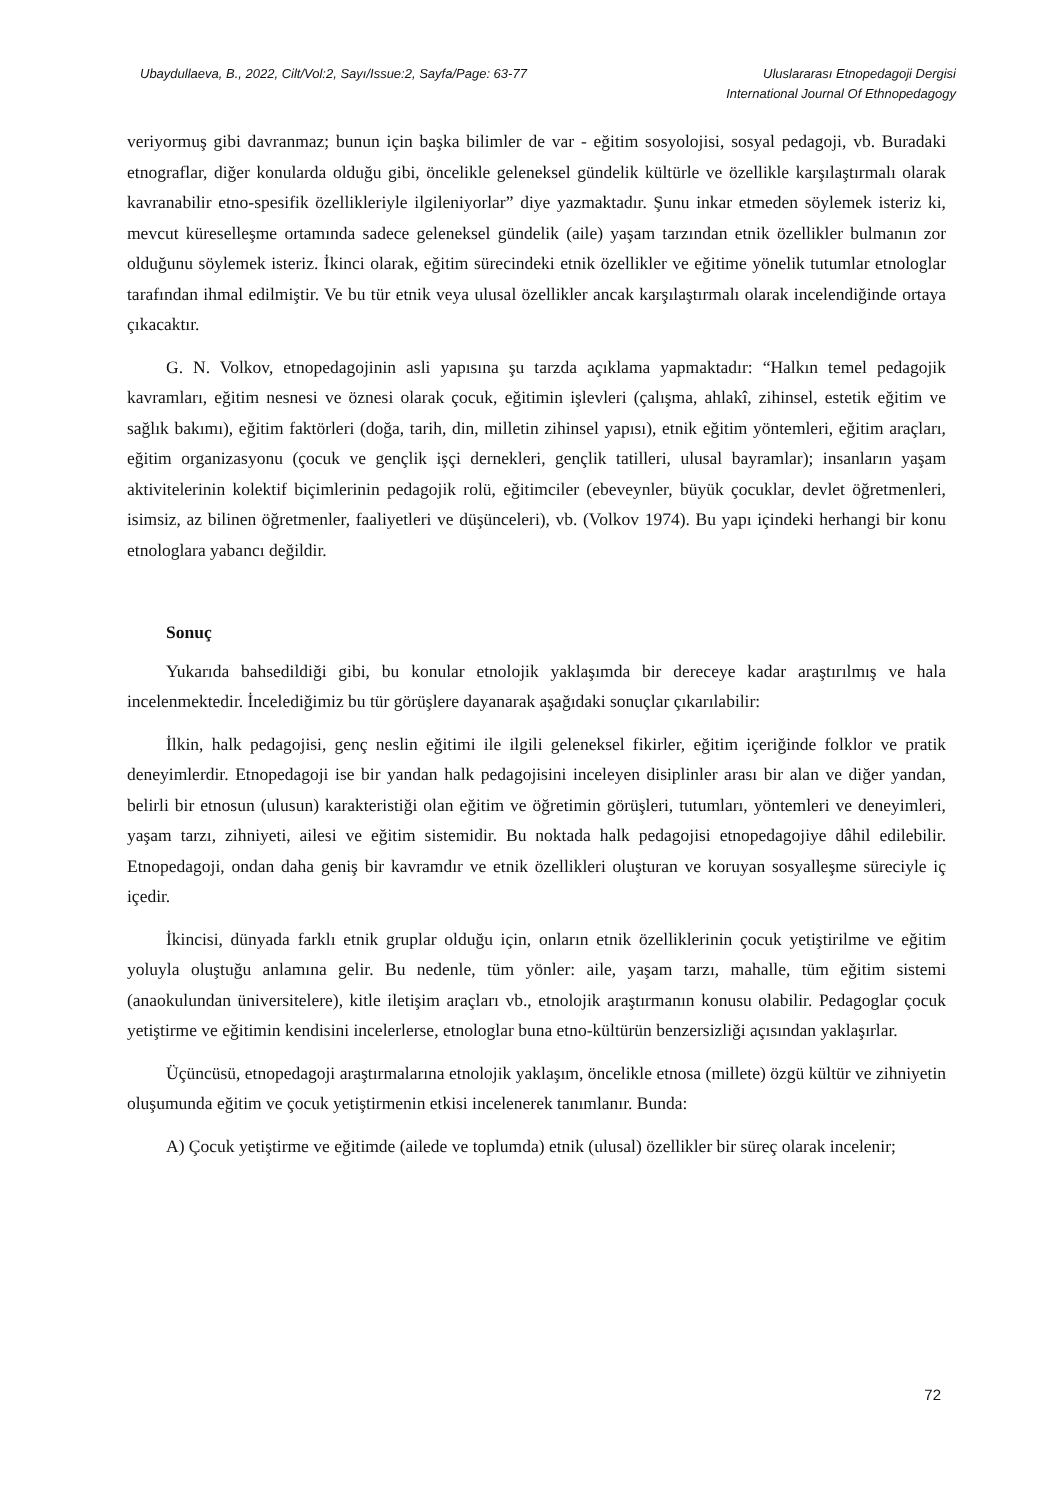Ubaydullaeva, B., 2022, Cilt/Vol:2, Sayı/Issue:2, Sayfa/Page: 63-77
Uluslararası Etnopedagoji Dergisi
International Journal Of Ethnopedagogy
veriyormuş gibi davranmaz; bunun için başka bilimler de var - eğitim sosyolojisi, sosyal pedagoji, vb. Buradaki etnograflar, diğer konularda olduğu gibi, öncelikle geleneksel gündelik kültürle ve özellikle karşılaştırmalı olarak kavranabilir etno-spesifik özellikleriyle ilgileniyorlar” diye yazmaktadır. Şunu inkar etmeden söylemek isteriz ki, mevcut küreselleşme ortamında sadece geleneksel gündelik (aile) yaşam tarzından etnik özellikler bulmanın zor olduğunu söylemek isteriz. İkinci olarak, eğitim sürecindeki etnik özellikler ve eğitime yönelik tutumlar etnologlar tarafından ihmal edilmiştir. Ve bu tür etnik veya ulusal özellikler ancak karşılaştırmalı olarak incelendiğinde ortaya çıkacaktır.
G. N. Volkov, etnopedagojinin asli yapısına şu tarzda açıklama yapmaktadır: “Halkın temel pedagojik kavramları, eğitim nesnesi ve öznesi olarak çocuk, eğitimin işlevleri (çalışma, ahlakî, zihinsel, estetik eğitim ve sağlık bakımı), eğitim faktörleri (doğa, tarih, din, milletin zihinsel yapısı), etnik eğitim yöntemleri, eğitim araçları, eğitim organizasyonu (çocuk ve gençlik işçi dernekleri, gençlik tatilleri, ulusal bayramlar); insanların yaşam aktivitelerinin kolektif biçimlerinin pedagojik rolü, eğitimciler (ebeveynler, büyük çocuklar, devlet öğretmenleri, isimsiz, az bilinen öğretmenler, faaliyetleri ve düşünceleri), vb. (Volkov 1974). Bu yapı içindeki herhangi bir konu etnologlara yabancı değildir.
Sonuç
Yukarıda bahsedildiği gibi, bu konular etnolojik yaklaşımda bir dereceye kadar araştırılmış ve hala incelenmektedir. İncelediğimiz bu tür görüşlere dayanarak aşağıdaki sonuçlar çıkarılabilir:
İlkin, halk pedagojisi, genç neslin eğitimi ile ilgili geleneksel fikirler, eğitim içeriğinde folklor ve pratik deneyimlerdir. Etnopedagoji ise bir yandan halk pedagojisini inceleyen disiplinler arası bir alan ve diğer yandan, belirli bir etnosun (ulusun) karakteristiği olan eğitim ve öğretimin görüşleri, tutumları, yöntemleri ve deneyimleri, yaşam tarzı, zihniyeti, ailesi ve eğitim sistemidir. Bu noktada halk pedagojisi etnopedagojiye dâhil edilebilir. Etnopedagoji, ondan daha geniş bir kavramdır ve etnik özellikleri oluşturan ve koruyan sosyalleşme süreciyle iç içedir.
İkincisi, dünyada farklı etnik gruplar olduğu için, onların etnik özelliklerinin çocuk yetiştirilme ve eğitim yoluyla oluştuğu anlamına gelir. Bu nedenle, tüm yönler: aile, yaşam tarzı, mahalle, tüm eğitim sistemi (anaokulundan üniversitelere), kitle iletişim araçları vb., etnolojik araştırmanın konusu olabilir. Pedagoglar çocuk yetiştirme ve eğitimin kendisini incelerlerse, etnologlar buna etno-kültürün benzersizliği açısından yaklaşırlar.
Üçüncüsü, etnopedagoji araştırmalarına etnolojik yaklaşım, öncelikle etnosa (millete) özgü kültür ve zihniyetin oluşumunda eğitim ve çocuk yetiştirmenin etkisi incelenerek tanımlanır. Bunda:
A) Çocuk yetiştirme ve eğitimde (ailede ve toplumda) etnik (ulusal) özellikler bir süreç olarak incelenir;
72